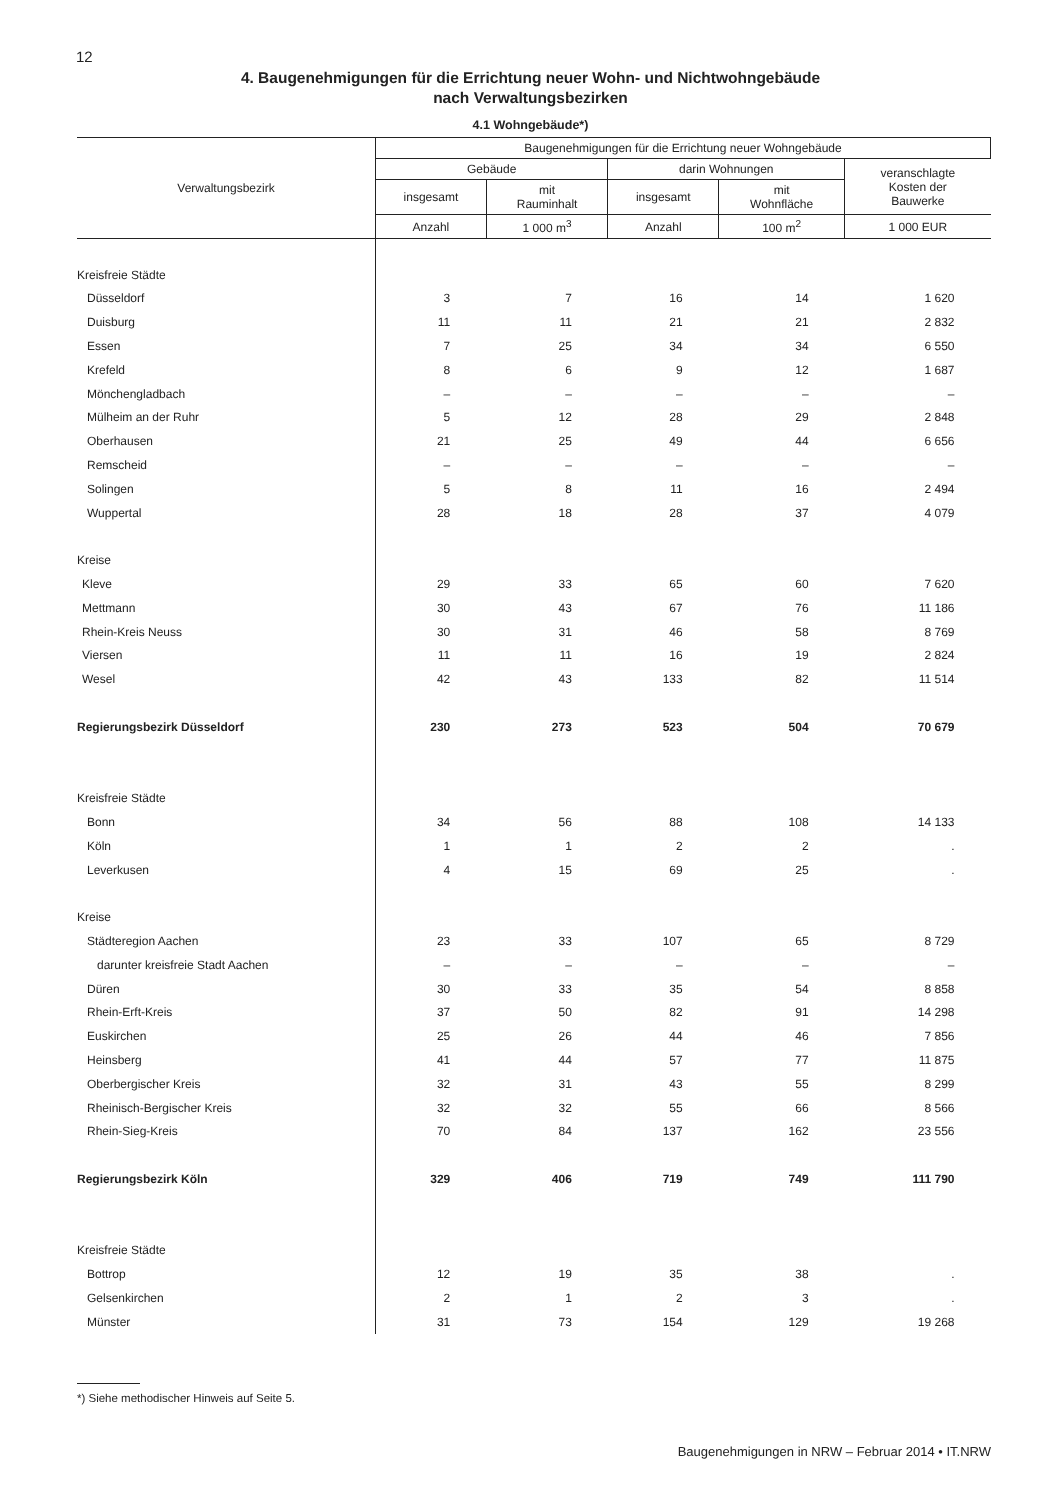12
4. Baugenehmigungen für die Errichtung neuer Wohn- und Nichtwohngebäude
nach Verwaltungsbezirken
4.1 Wohngebäude*)
| Verwaltungsbezirk | Baugenehmigungen für die Errichtung neuer Wohngebäude | | | | |
| --- | --- | --- | --- | --- | --- |
| | Gebäude | | darin Wohnungen | | veranschlagte Kosten der Bauwerke |
| | insgesamt | mit Rauminhalt | insgesamt | mit Wohnfläche | |
| | Anzahl | 1 000 m<sup>3</sup> | Anzahl | 100 m<sup>2</sup> | 1 000 EUR |
| Kreisfreie Städte | | | | | |
| Düsseldorf | 3 | 7 | 16 | 14 | 1 620 |
| Duisburg | 11 | 11 | 21 | 21 | 2 832 |
| Essen | 7 | 25 | 34 | 34 | 6 550 |
| Krefeld | 8 | 6 | 9 | 12 | 1 687 |
| Mönchengladbach | – | – | – | – | – |
| Mülheim an der Ruhr | 5 | 12 | 28 | 29 | 2 848 |
| Oberhausen | 21 | 25 | 49 | 44 | 6 656 |
| Remscheid | – | – | – | – | – |
| Solingen | 5 | 8 | 11 | 16 | 2 494 |
| Wuppertal | 28 | 18 | 28 | 37 | 4 079 |
| Kreise | | | | | |
| Kleve | 29 | 33 | 65 | 60 | 7 620 |
| Mettmann | 30 | 43 | 67 | 76 | 11 186 |
| Rhein-Kreis Neuss | 30 | 31 | 46 | 58 | 8 769 |
| Viersen | 11 | 11 | 16 | 19 | 2 824 |
| Wesel | 42 | 43 | 133 | 82 | 11 514 |
| Regierungsbezirk Düsseldorf | 230 | 273 | 523 | 504 | 70 679 |
| Kreisfreie Städte | | | | | |
| Bonn | 34 | 56 | 88 | 108 | 14 133 |
| Köln | 1 | 1 | 2 | 2 | . |
| Leverkusen | 4 | 15 | 69 | 25 | . |
| Kreise | | | | | |
| Städteregion Aachen | 23 | 33 | 107 | 65 | 8 729 |
| darunter kreisfreie Stadt Aachen | – | – | – | – | – |
| Düren | 30 | 33 | 35 | 54 | 8 858 |
| Rhein-Erft-Kreis | 37 | 50 | 82 | 91 | 14 298 |
| Euskirchen | 25 | 26 | 44 | 46 | 7 856 |
| Heinsberg | 41 | 44 | 57 | 77 | 11 875 |
| Oberbergischer Kreis | 32 | 31 | 43 | 55 | 8 299 |
| Rheinisch-Bergischer Kreis | 32 | 32 | 55 | 66 | 8 566 |
| Rhein-Sieg-Kreis | 70 | 84 | 137 | 162 | 23 556 |
| Regierungsbezirk Köln | 329 | 406 | 719 | 749 | 111 790 |
| Kreisfreie Städte | | | | | |
| Bottrop | 12 | 19 | 35 | 38 | . |
| Gelsenkirchen | 2 | 1 | 2 | 3 | . |
| Münster | 31 | 73 | 154 | 129 | 19 268 |
*) Siehe methodischer Hinweis auf Seite 5.
Baugenehmigungen in NRW – Februar 2014 • IT.NRW